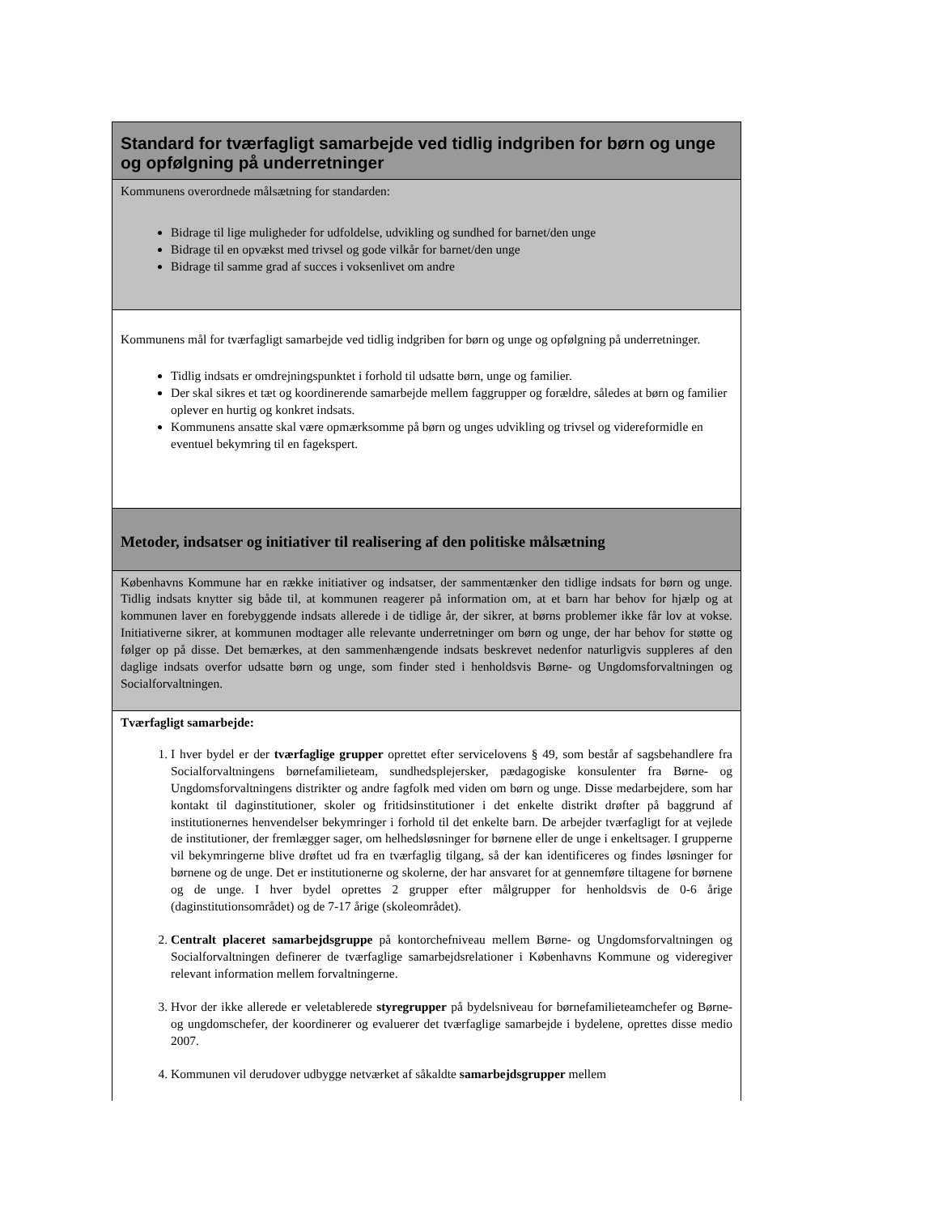Standard for tværfagligt samarbejde ved tidlig indgriben for børn og unge og opfølgning på underretninger
Kommunens overordnede målsætning for standarden:
Bidrage til lige muligheder for udfoldelse, udvikling og sundhed for barnet/den unge
Bidrage til en opvækst med trivsel og gode vilkår for barnet/den unge
Bidrage til samme grad af succes i voksenlivet om andre
Kommunens mål for tværfagligt samarbejde ved tidlig indgriben for børn og unge og opfølgning på underretninger.
Tidlig indsats er omdrejningspunktet i forhold til udsatte børn, unge og familier.
Der skal sikres et tæt og koordinerende samarbejde mellem faggrupper og forældre, således at børn og familier oplever en hurtig og konkret indsats.
Kommunens ansatte skal være opmærksomme på børn og unges udvikling og trivsel og videreformidle en eventuel bekymring til en fagekspert.
Metoder, indsatser og initiativer til realisering af den politiske målsætning
Københavns Kommune har en række initiativer og indsatser, der sammentænker den tidlige indsats for børn og unge. Tidlig indsats knytter sig både til, at kommunen reagerer på information om, at et barn har behov for hjælp og at kommunen laver en forebyggende indsats allerede i de tidlige år, der sikrer, at børns problemer ikke får lov at vokse. Initiativerne sikrer, at kommunen modtager alle relevante underretninger om børn og unge, der har behov for støtte og følger op på disse. Det bemærkes, at den sammenhængende indsats beskrevet nedenfor naturligvis suppleres af den daglige indsats overfor udsatte børn og unge, som finder sted i henholdsvis Børne- og Ungdomsforvaltningen og Socialforvaltningen.
Tværfagligt samarbejde:
1. I hver bydel er der tværfaglige grupper oprettet efter servicelovens § 49, som består af sagsbehandlere fra Socialforvaltningens børnefamilieteam, sundhedsplejersker, pædagogiske konsulenter fra Børne- og Ungdomsforvaltningens distrikter og andre fagfolk med viden om børn og unge. Disse medarbejdere, som har kontakt til daginstitutioner, skoler og fritidsinstitutioner i det enkelte distrikt drøfter på baggrund af institutionernes henvendelser bekymringer i forhold til det enkelte barn. De arbejder tværfagligt for at vejlede de institutioner, der fremlægger sager, om helhedsløsninger for børnene eller de unge i enkeltsager. I grupperne vil bekymringerne blive drøftet ud fra en tværfaglig tilgang, så der kan identificeres og findes løsninger for børnene og de unge. Det er institutionerne og skolerne, der har ansvaret for at gennemføre tiltagene for børnene og de unge. I hver bydel oprettes 2 grupper efter målgrupper for henholdsvis de 0-6 årige (daginstitutionsområdet) og de 7-17 årige (skoleområdet).
2. Centralt placeret samarbejdsgruppe på kontorchefniveau mellem Børne- og Ungdomsforvaltningen og Socialforvaltningen definerer de tværfaglige samarbejdsrelationer i Københavns Kommune og videregiver relevant information mellem forvaltningerne.
3. Hvor der ikke allerede er veletablerede styregrupper på bydelsniveau for børnefamilieteamchefer og Børne- og ungdomschefer, der koordinerer og evaluerer det tværfaglige samarbejde i bydelene, oprettes disse medio 2007.
4. Kommunen vil derudover udbygge netværket af såkaldte samarbejdsgrupper mellem